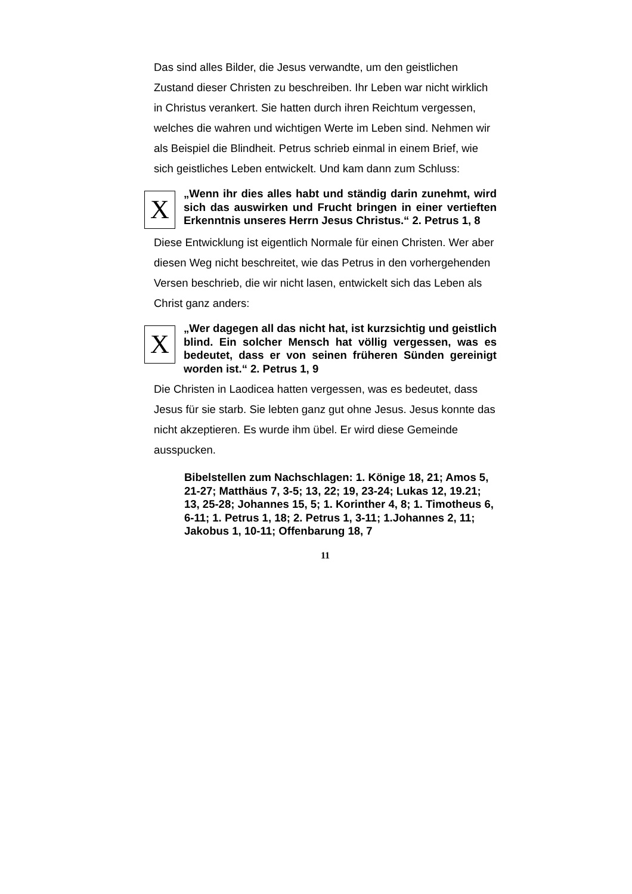Das sind alles Bilder, die Jesus verwandte, um den geistlichen Zustand dieser Christen zu beschreiben. Ihr Leben war nicht wirklich in Christus verankert. Sie hatten durch ihren Reichtum vergessen, welches die wahren und wichtigen Werte im Leben sind. Nehmen wir als Beispiel die Blindheit. Petrus schrieb einmal in einem Brief, wie sich geistliches Leben entwickelt. Und kam dann zum Schluss:
X
„Wenn ihr dies alles habt und ständig darin zunehmt, wird sich das auswirken und Frucht bringen in einer vertieften Erkenntnis unseres Herrn Jesus Christus.“ 2. Petrus 1, 8
Diese Entwicklung ist eigentlich Normale für einen Christen. Wer aber diesen Weg nicht beschreitet, wie das Petrus in den vorhergehenden Versen beschrieb, die wir nicht lasen, entwickelt sich das Leben als Christ ganz anders:
X
„Wer dagegen all das nicht hat, ist kurzsichtig und geistlich blind. Ein solcher Mensch hat völlig vergessen, was es bedeutet, dass er von seinen früheren Sünden gereinigt worden ist.“ 2. Petrus 1, 9
Die Christen in Laodicea hatten vergessen, was es bedeutet, dass Jesus für sie starb. Sie lebten ganz gut ohne Jesus. Jesus konnte das nicht akzeptieren. Es wurde ihm übel. Er wird diese Gemeinde ausspucken.
Bibelstellen zum Nachschlagen: 1. Könige 18, 21; Amos 5, 21-27; Matthäus 7, 3-5; 13, 22; 19, 23-24; Lukas 12, 19.21; 13, 25-28; Johannes 15, 5; 1. Korinther 4, 8; 1. Timotheus 6, 6-11; 1. Petrus 1, 18; 2. Petrus 1, 3-11; 1.Johannes 2, 11; Jakobus 1, 10-11; Offenbarung 18, 7
11